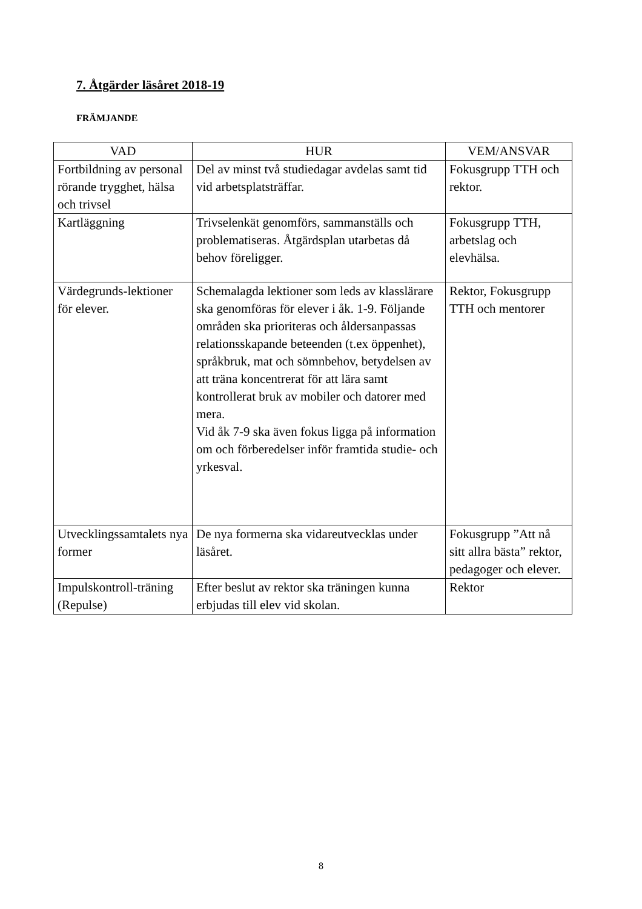7. Åtgärder läsåret 2018-19
FRÄMJANDE
| VAD | HUR | VEM/ANSVAR |
| --- | --- | --- |
| Fortbildning av personal rörande trygghet, hälsa och trivsel | Del av minst två studiedagar avdelas samt tid vid arbetsplatsträffar. | Fokusgrupp TTH och rektor. |
| Kartläggning | Trivselenkät genomförs, sammanställs och problematiseras. Åtgärdsplan utarbetas då behov föreligger. | Fokusgrupp TTH, arbetslag och elevhälsa. |
| Värdegrunds-lektioner för elever. | Schemalagda lektioner som leds av klasslärare ska genomföras för elever i åk. 1-9. Följande områden ska prioriteras och åldersanpassas relationsskapande beteenden (t.ex öppenhet), språkbruk, mat och sömnbehov, betydelsen av att träna koncentrerat för att lära samt kontrollerat bruk av mobiler och datorer med mera. Vid åk 7-9 ska även fokus ligga på information om och förberedelser inför framtida studie- och yrkesval. | Rektor, Fokusgrupp TTH och mentorer |
| Utvecklingssamtalets nya former | De nya formerna ska vidareutvecklas under läsåret. | Fokusgrupp ”Att nå sitt allra bästa” rektor, pedagoger och elever. |
| Impulskontroll-träning (Repulse) | Efter beslut av rektor ska träningen kunna erbjudas till elev vid skolan. | Rektor |
8